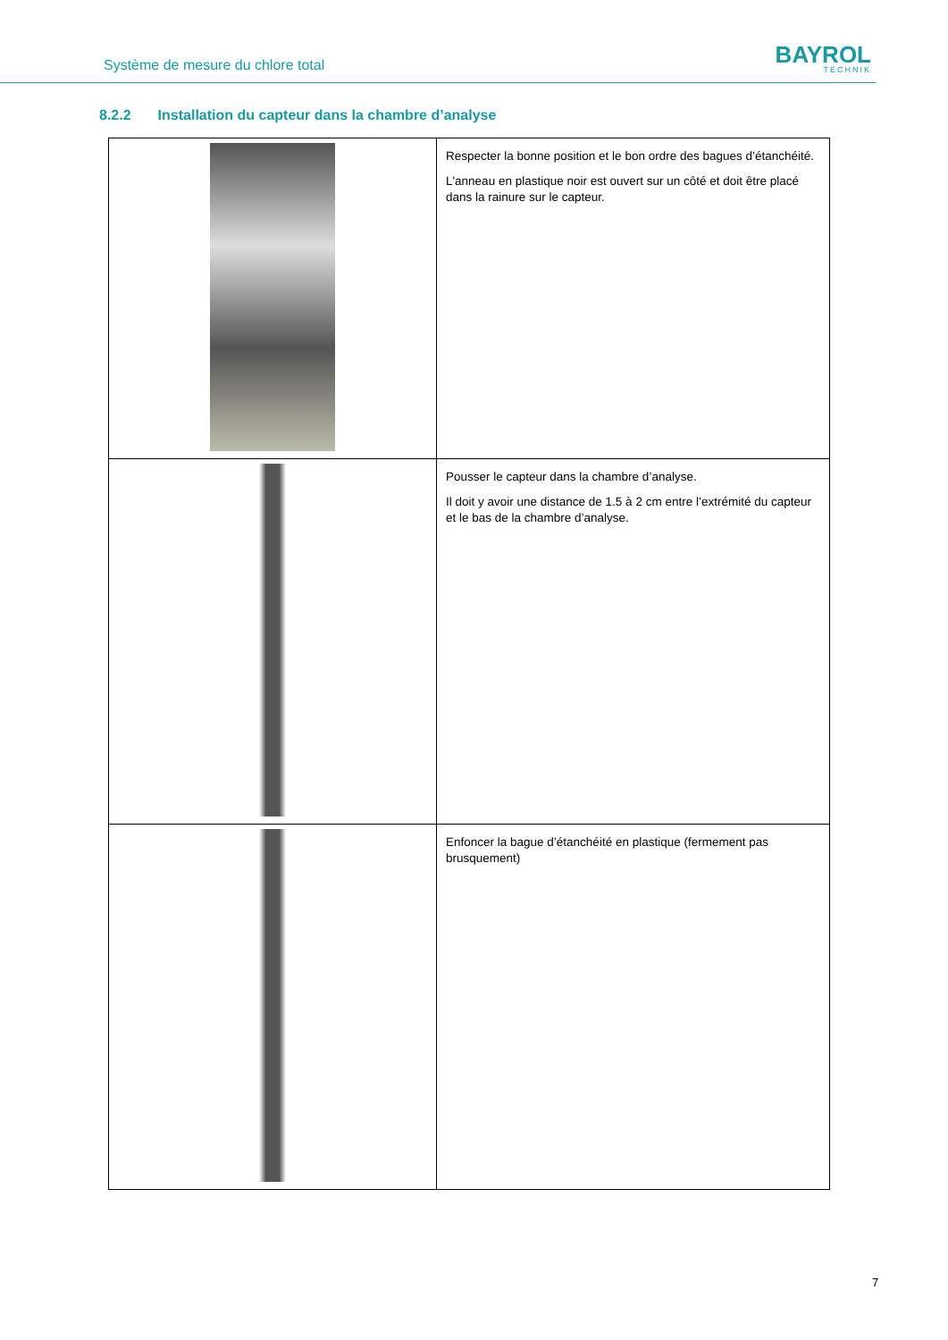Système de mesure du chlore total
BAYROL
TECHNIK
8.2.2 Installation du capteur dans la chambre d’analyse
| | Respecter la bonne position et le bon ordre des bagues d’étanchéité. L'anneau en plastique noir est ouvert sur un côté et doit être placé dans la rainure sur le capteur. |
| | Pousser le capteur dans la chambre d’analyse. Il doit y avoir une distance de 1.5 à 2 cm entre l’extrémité du capteur et le bas de la chambre d’analyse. |
| | Enfoncer la bague d’étanchéité en plastique (fermement pas brusquement) |
7